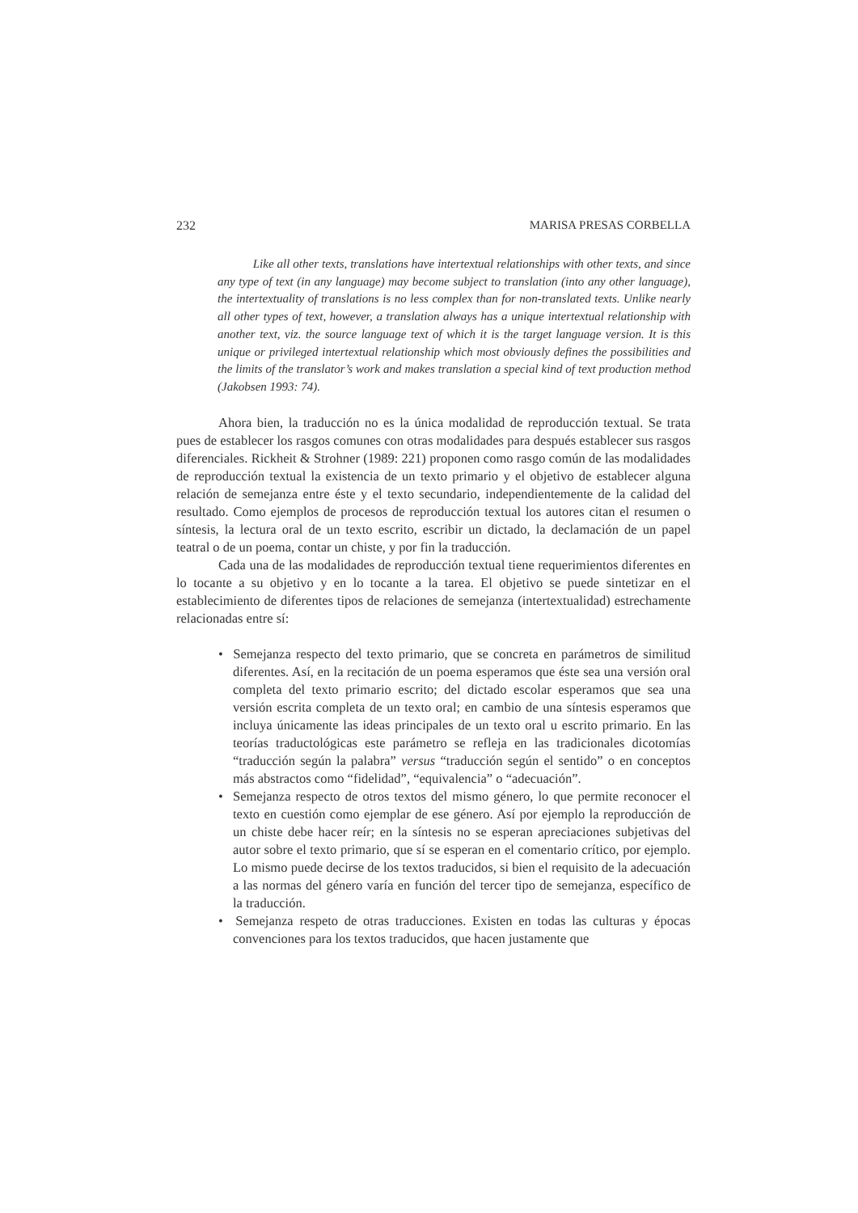232 MARISA PRESAS CORBELLA
Like all other texts, translations have intertextual relationships with other texts, and since any type of text (in any language) may become subject to translation (into any other language), the intertextuality of translations is no less complex than for non-translated texts. Unlike nearly all other types of text, however, a translation always has a unique intertextual relationship with another text, viz. the source language text of which it is the target language version. It is this unique or privileged intertextual relationship which most obviously defines the possibilities and the limits of the translator’s work and makes translation a special kind of text production method (Jakobsen 1993: 74).
Ahora bien, la traducción no es la única modalidad de reproducción textual. Se trata pues de establecer los rasgos comunes con otras modalidades para después establecer sus rasgos diferenciales. Rickheit & Strohner (1989: 221) proponen como rasgo común de las modalidades de reproducción textual la existencia de un texto primario y el objetivo de establecer alguna relación de semejanza entre éste y el texto secundario, independientemente de la calidad del resultado. Como ejemplos de procesos de reproducción textual los autores citan el resumen o síntesis, la lectura oral de un texto escrito, escribir un dictado, la declamación de un papel teatral o de un poema, contar un chiste, y por fin la traducción.
Cada una de las modalidades de reproducción textual tiene requerimientos diferentes en lo tocante a su objetivo y en lo tocante a la tarea. El objetivo se puede sintetizar en el establecimiento de diferentes tipos de relaciones de semejanza (intertextualidad) estrechamente relacionadas entre sí:
• Semejanza respecto del texto primario, que se concreta en parámetros de similitud diferentes. Así, en la recitación de un poema esperamos que éste sea una versión oral completa del texto primario escrito; del dictado escolar esperamos que sea una versión escrita completa de un texto oral; en cambio de una síntesis esperamos que incluya únicamente las ideas principales de un texto oral u escrito primario. En las teorías traductológicas este parámetro se refleja en las tradicionales dicotomías “traducción según la palabra” versus “traducción según el sentido” o en conceptos más abstractos como “fidelidad”, “equivalencia” o “adecuación”.
• Semejanza respecto de otros textos del mismo género, lo que permite reconocer el texto en cuestión como ejemplar de ese género. Así por ejemplo la reproducción de un chiste debe hacer reír; en la síntesis no se esperan apreciaciones subjetivas del autor sobre el texto primario, que sí se esperan en el comentario crítico, por ejemplo. Lo mismo puede decirse de los textos traducidos, si bien el requisito de la adecuación a las normas del género varía en función del tercer tipo de semejanza, específico de la traducción.
• Semejanza respeto de otras traducciones. Existen en todas las culturas y épocas convenciones para los textos traducidos, que hacen justamente que